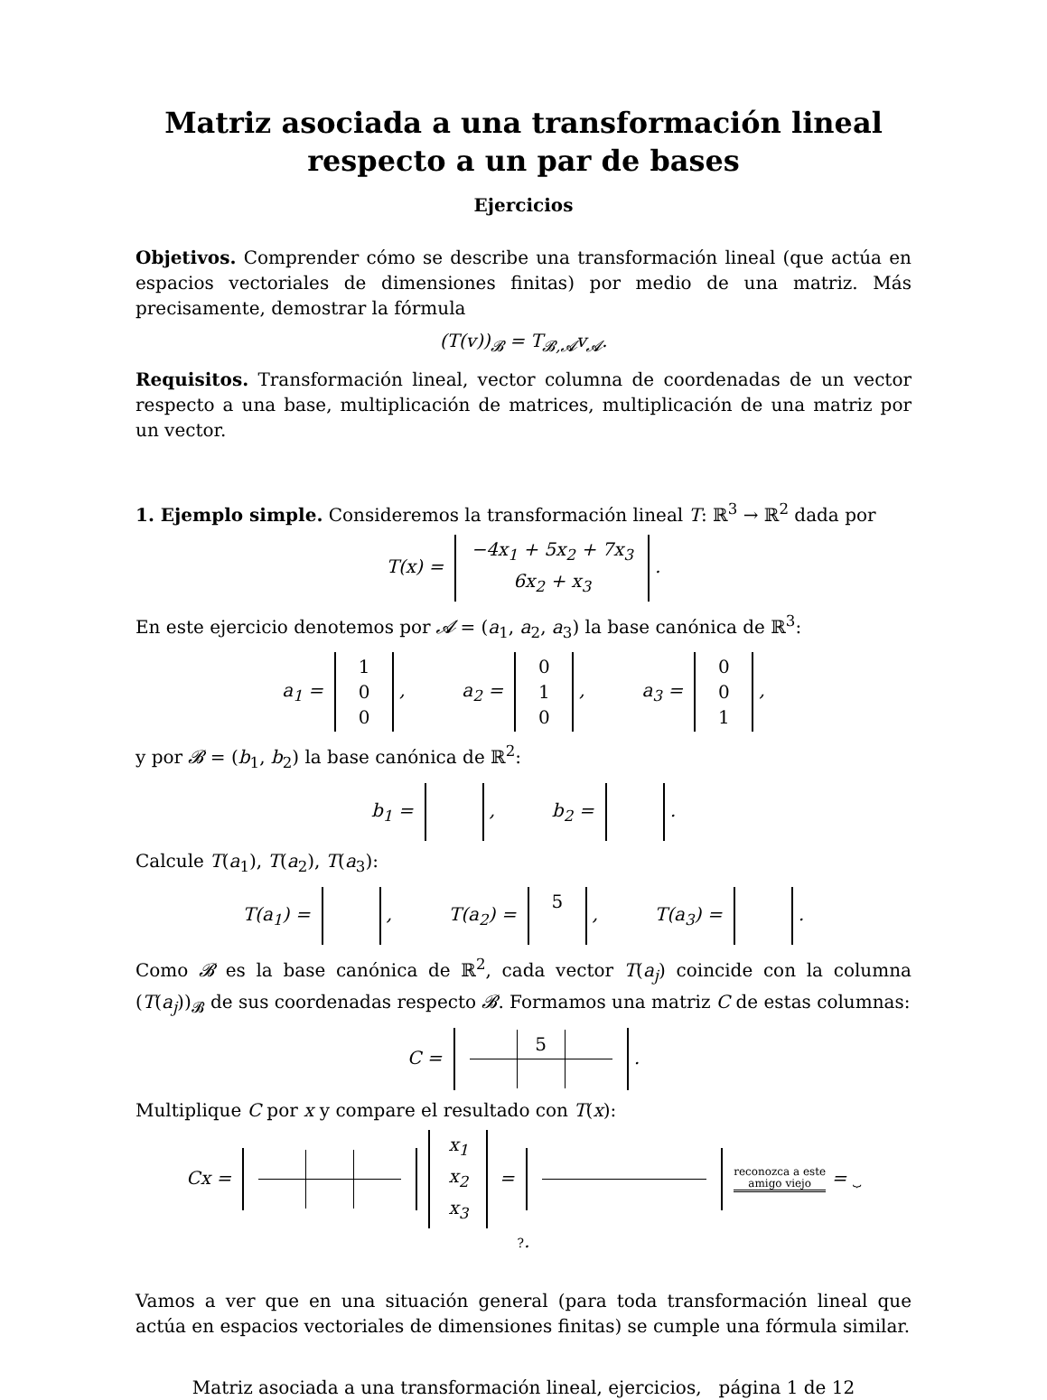Matriz asociada a una transformación lineal
respecto a un par de bases
Ejercicios
Objetivos. Comprender cómo se describe una transformación lineal (que actúa en espacios vectoriales de dimensiones finitas) por medio de una matriz. Más precisamente, demostrar la fórmula
(T(v))<sub>𝓑</sub> = T<sub>𝓑,𝓐</sub>v<sub>𝓐</sub>.
Requisitos. Transformación lineal, vector columna de coordenadas de un vector respecto a una base, multiplicación de matrices, multiplicación de una matriz por un vector.
1. Ejemplo simple. Consideremos la transformación lineal T: ℝ<sup>3</sup> → ℝ<sup>2</sup> dada por
T(x) = −4x<sub>1</sub> + 5x<sub>2</sub> + 7x<sub>3</sub>
6x<sub>2</sub> + x<sub>3</sub>.
En este ejercicio denotemos por 𝓐 = (a<sub>1</sub>, a<sub>2</sub>, a<sub>3</sub>) la base canónica de ℝ<sup>3</sup>:
a<sub>1</sub> = 1
0
0, a<sub>2</sub> = 0
1
0, a<sub>3</sub> = 0
0
1,
y por 𝓑 = (b<sub>1</sub>, b<sub>2</sub>) la base canónica de ℝ<sup>2</sup>:
b<sub>1</sub> = , b<sub>2</sub> = .
Calcule T(a<sub>1</sub>), T(a<sub>2</sub>), T(a<sub>3</sub>):
T(a<sub>1</sub>) = , T(a<sub>2</sub>) = 5, T(a<sub>3</sub>) = .
Como 𝓑 es la base canónica de ℝ<sup>2</sup>, cada vector T(a<sub>j</sub>) coincide con la columna (T(a<sub>j</sub>))<sub>𝓑</sub> de sus coordenadas respecto 𝓑. Formamos una matriz C de estas columnas:
C =
| | 5 | |
.
Multiplique C por x y compare el resultado con T(x):
Cx = x<sub>1</sub>
x<sub>2</sub>
x<sub>3</sub> = reconozca a este
amigo viejo = ⏟
?.
Vamos a ver que en una situación general (para toda transformación lineal que actúa en espacios vectoriales de dimensiones finitas) se cumple una fórmula similar.
Matriz asociada a una transformación lineal, ejercicios, página 1 de 12